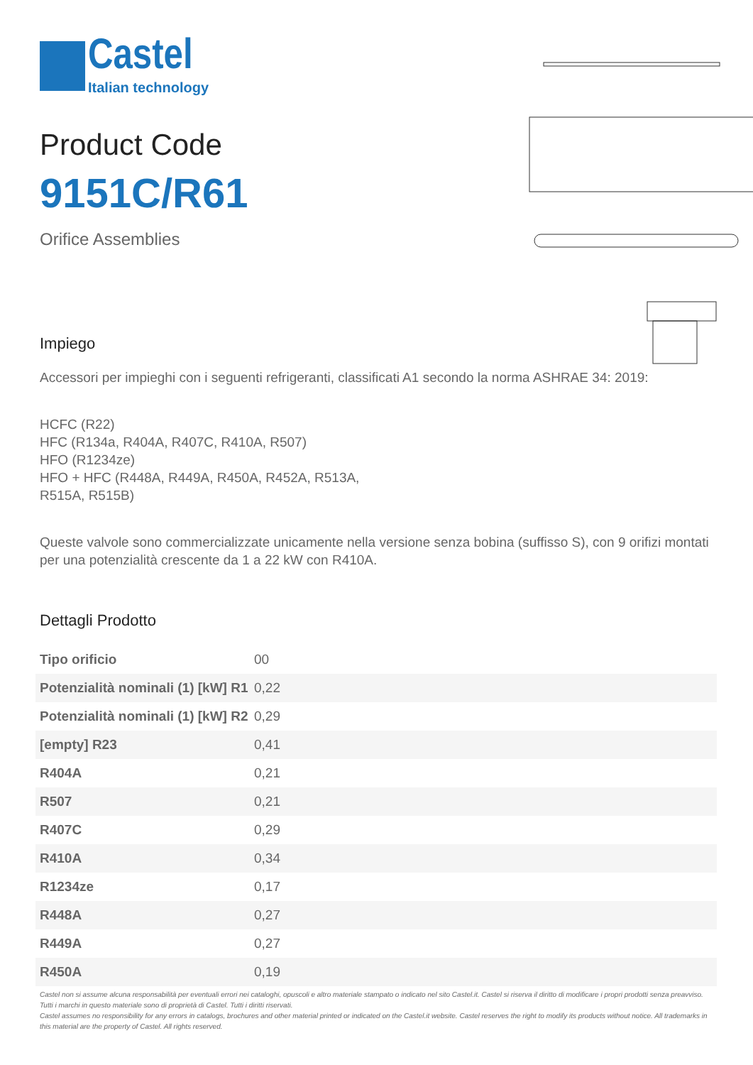Castel
Italian technology
Product Code
9151C/R61
Orifice Assemblies
Impiego
Accessori per impieghi con i seguenti refrigeranti, classificati A1 secondo la norma ASHRAE 34: 2019:
HCFC (R22)
HFC (R134a, R404A, R407C, R410A, R507)
HFO (R1234ze)
HFO + HFC (R448A, R449A, R450A, R452A, R513A,
R515A, R515B)
Queste valvole sono commercializzate unicamente nella versione senza bobina (suffisso S), con 9 orifizi montati per una potenzialità crescente da 1 a 22 kW con R410A.
Dettagli Prodotto
| Tipo orificio | 00 |
| Potenzialità nominali (1) [kW] R1 | 0,22 |
| Potenzialità nominali (1) [kW] R2 | 0,29 |
| [empty] R23 | 0,41 |
| R404A | 0,21 |
| R507 | 0,21 |
| R407C | 0,29 |
| R410A | 0,34 |
| R1234ze | 0,17 |
| R448A | 0,27 |
| R449A | 0,27 |
| R450A | 0,19 |
Castel non si assume alcuna responsabilità per eventuali errori nei cataloghi, opuscoli e altro materiale stampato o indicato nel sito Castel.it. Castel si riserva il diritto di modificare i propri prodotti senza preavviso. Tutti i marchi in questo materiale sono di proprietà di Castel. Tutti i diritti riservati.
Castel assumes no responsibility for any errors in catalogs, brochures and other material printed or indicated on the Castel.it website. Castel reserves the right to modify its products without notice. All trademarks in this material are the property of Castel. All rights reserved.